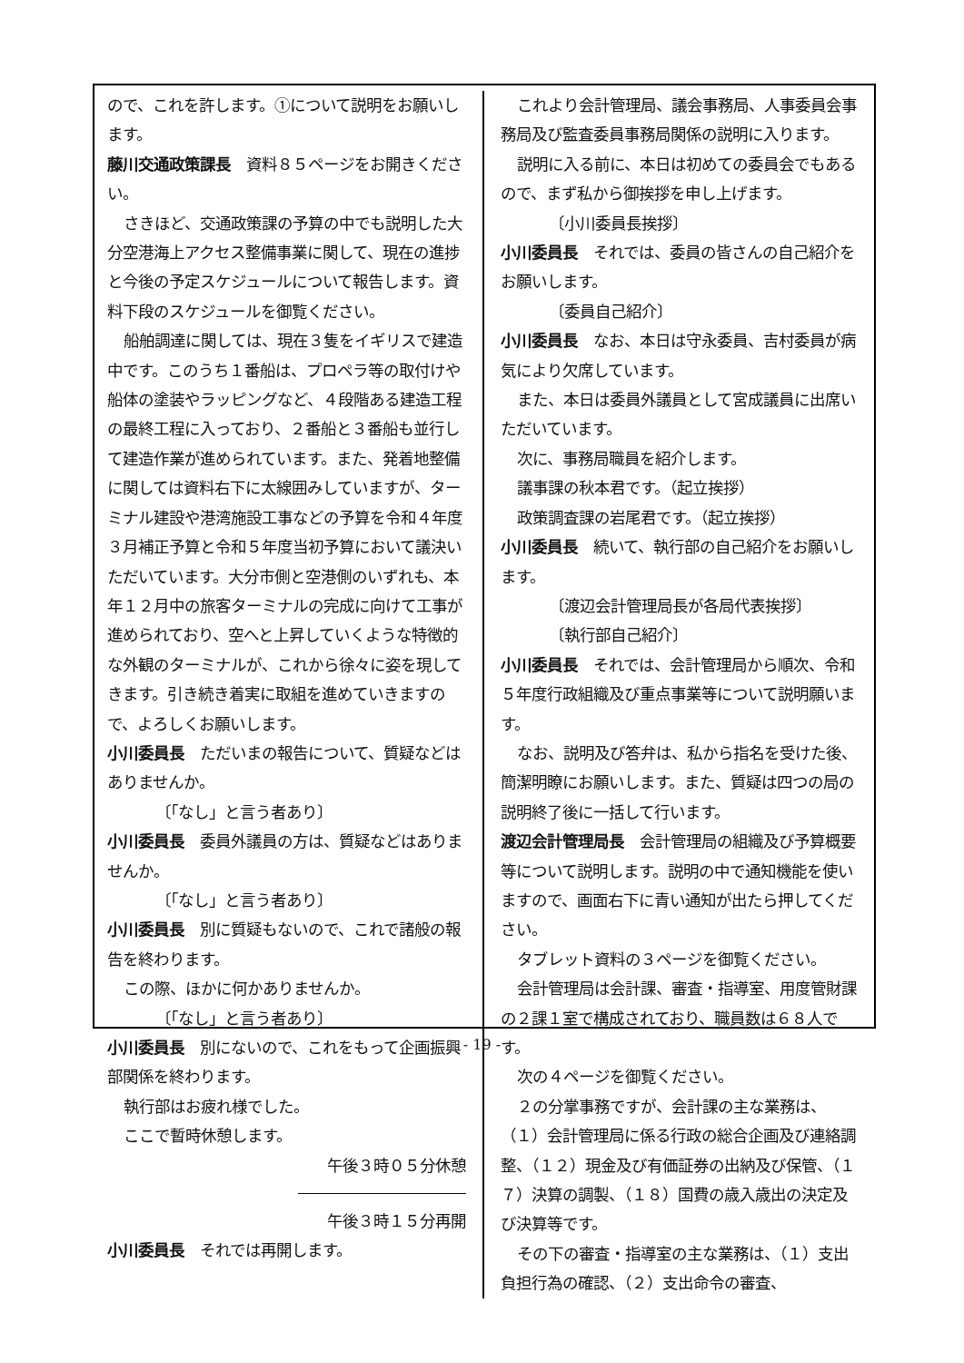ので、これを許します。①について説明をお願いします。
藤川交通政策課長　資料８５ページをお開きください。
さきほど、交通政策課の予算の中でも説明した大分空港海上アクセス整備事業に関して、現在の進捗と今後の予定スケジュールについて報告します。資料下段のスケジュールを御覧ください。
船舶調達に関しては、現在３隻をイギリスで建造中です。このうち１番船は、プロペラ等の取付けや船体の塗装やラッピングなど、４段階ある建造工程の最終工程に入っており、２番船と３番船も並行して建造作業が進められています。また、発着地整備に関しては資料右下に太線囲みしていますが、ターミナル建設や港湾施設工事などの予算を令和４年度３月補正予算と令和５年度当初予算において議決いただいています。大分市側と空港側のいずれも、本年１２月中の旅客ターミナルの完成に向けて工事が進められており、空へと上昇していくような特徴的な外観のターミナルが、これから徐々に姿を現してきます。引き続き着実に取組を進めていきますので、よろしくお願いします。
小川委員長　ただいまの報告について、質疑などはありませんか。
〔「なし」と言う者あり〕
小川委員長　委員外議員の方は、質疑などはありませんか。
〔「なし」と言う者あり〕
小川委員長　別に質疑もないので、これで諸般の報告を終わります。
この際、ほかに何かありませんか。
〔「なし」と言う者あり〕
小川委員長　別にないので、これをもって企画振興部関係を終わります。
執行部はお疲れ様でした。
ここで暫時休憩します。
午後３時０５分休憩
午後３時１５分再開
小川委員長　それでは再開します。
これより会計管理局、議会事務局、人事委員会事務局及び監査委員事務局関係の説明に入ります。
説明に入る前に、本日は初めての委員会でもあるので、まず私から御挨拶を申し上げます。
〔小川委員長挨拶〕
小川委員長　それでは、委員の皆さんの自己紹介をお願いします。
〔委員自己紹介〕
小川委員長　なお、本日は守永委員、吉村委員が病気により欠席しています。
また、本日は委員外議員として宮成議員に出席いただいています。
次に、事務局職員を紹介します。
議事課の秋本君です。（起立挨拶）
政策調査課の岩尾君です。（起立挨拶）
小川委員長　続いて、執行部の自己紹介をお願いします。
〔渡辺会計管理局長が各局代表挨拶〕
〔執行部自己紹介〕
小川委員長　それでは、会計管理局から順次、令和５年度行政組織及び重点事業等について説明願います。
なお、説明及び答弁は、私から指名を受けた後、簡潔明瞭にお願いします。また、質疑は四つの局の説明終了後に一括して行います。
渡辺会計管理局長　会計管理局の組織及び予算概要等について説明します。説明の中で通知機能を使いますので、画面右下に青い通知が出たら押してください。
タブレット資料の３ページを御覧ください。
会計管理局は会計課、審査・指導室、用度管財課の２課１室で構成されており、職員数は６８人です。
次の４ページを御覧ください。
２の分掌事務ですが、会計課の主な業務は、（１）会計管理局に係る行政の総合企画及び連絡調整、（１２）現金及び有価証券の出納及び保管、（１７）決算の調製、（１８）国費の歳入歳出の決定及び決算等です。
その下の審査・指導室の主な業務は、（１）支出負担行為の確認、（２）支出命令の審査、
- 19 -